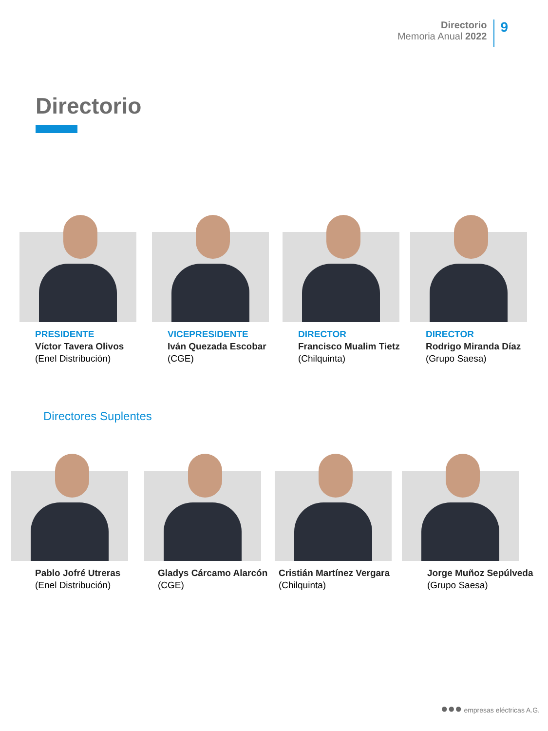Directorio
Memoria Anual 2022
9
Directorio
PRESIDENTE
Víctor Tavera Olivos
(Enel Distribución)
VICEPRESIDENTE
Iván Quezada Escobar
(CGE)
DIRECTOR
Francisco Mualim Tietz
(Chilquinta)
DIRECTOR
Rodrigo Miranda Díaz
(Grupo Saesa)
Directores Suplentes
Pablo Jofré Utreras
(Enel Distribución)
Gladys Cárcamo Alarcón
(CGE)
Cristián Martínez Vergara
(Chilquinta)
Jorge Muñoz Sepúlveda
(Grupo Saesa)
●●● empresas eléctricas A.G.